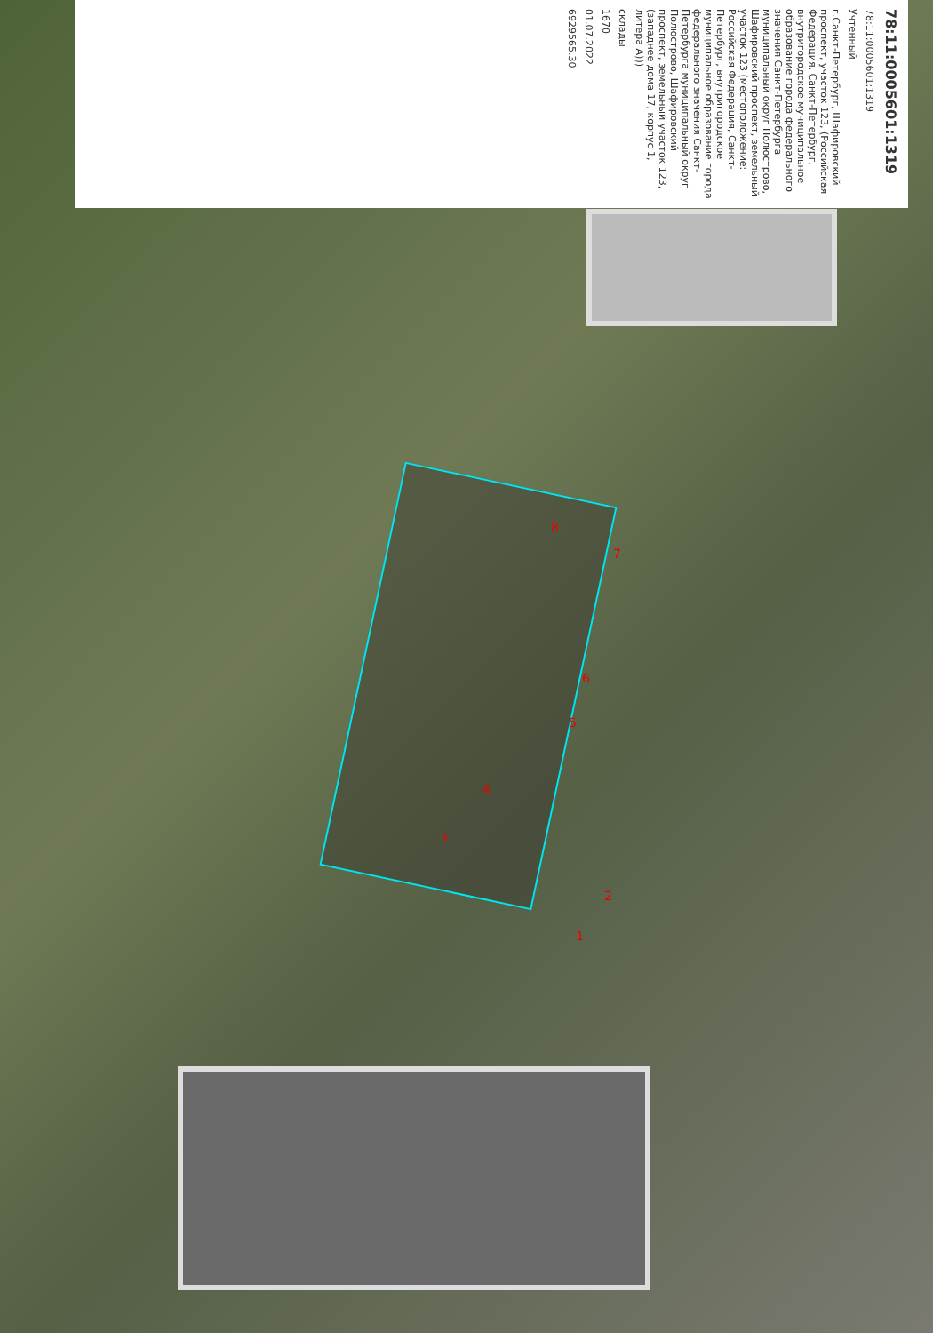78:11:0005601:1319
78:11:0005601:1319
Учтенный
г.Санкт-Петербург, Шафировский проспект, участок 123, (Российская Федерация, Санкт-Петербург, внутригородское муниципальное образование города федерального значения Санкт-Петербурга муниципальный округ Полюстрово, Шафировский проспект, земельный участок 123 (местоположение: Российская Федерация, Санкт-Петербург, внутригородское муниципальное образование города федерального значения Санкт-Петербурга муниципальный округ Полюстрово, Шафировский проспект, земельный участок 123, (западнее дома 17, корпус 1, литера А)))
склады
1670
01.07.2022
6929565.30
1
2
3
4
5
6
7
8